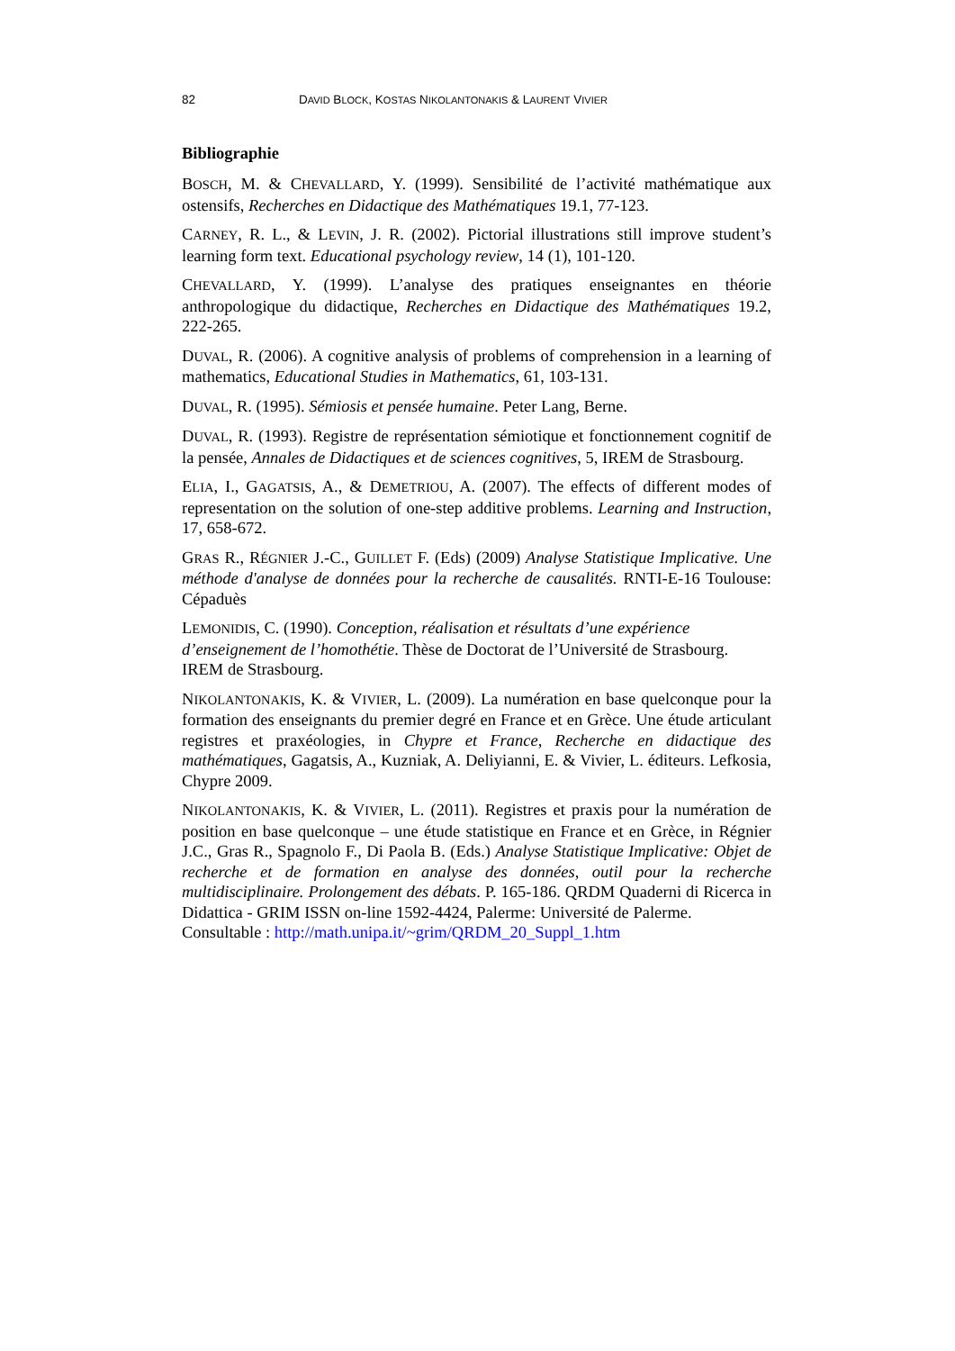82 DAVID BLOCK, KOSTAS NIKOLANTONAKIS & LAURENT VIVIER
Bibliographie
BOSCH, M. & CHEVALLARD, Y. (1999). Sensibilité de l’activité mathématique aux ostensifs, Recherches en Didactique des Mathématiques 19.1, 77-123.
CARNEY, R. L., & LEVIN, J. R. (2002). Pictorial illustrations still improve student’s learning form text. Educational psychology review, 14 (1), 101-120.
CHEVALLARD, Y. (1999). L’analyse des pratiques enseignantes en théorie anthropologique du didactique, Recherches en Didactique des Mathématiques 19.2, 222-265.
DUVAL, R. (2006). A cognitive analysis of problems of comprehension in a learning of mathematics, Educational Studies in Mathematics, 61, 103-131.
DUVAL, R. (1995). Sémiosis et pensée humaine. Peter Lang, Berne.
DUVAL, R. (1993). Registre de représentation sémiotique et fonctionnement cognitif de la pensée, Annales de Didactiques et de sciences cognitives, 5, IREM de Strasbourg.
ELIA, I., GAGATSIS, A., & DEMETRIOU, A. (2007). The effects of different modes of representation on the solution of one-step additive problems. Learning and Instruction, 17, 658-672.
GRAS R., RÉGNIER J.-C., GUILLET F. (Eds) (2009) Analyse Statistique Implicative. Une méthode d'analyse de données pour la recherche de causalités. RNTI-E-16 Toulouse: Cépaduès
LEMONIDIS, C. (1990). Conception, réalisation et résultats d’une expérience d’enseignement de l’homothétie. Thèse de Doctorat de l’Université de Strasbourg. IREM de Strasbourg.
NIKOLANTONAKIS, K. & VIVIER, L. (2009). La numération en base quelconque pour la formation des enseignants du premier degré en France et en Grèce. Une étude articulant registres et praxéologies, in Chypre et France, Recherche en didactique des mathématiques, Gagatsis, A., Kuzniak, A. Deliyianni, E. & Vivier, L. éditeurs. Lefkosia, Chypre 2009.
NIKOLANTONAKIS, K. & VIVIER, L. (2011). Registres et praxis pour la numération de position en base quelconque – une étude statistique en France et en Grèce, in Régnier J.C., Gras R., Spagnolo F., Di Paola B. (Eds.) Analyse Statistique Implicative: Objet de recherche et de formation en analyse des données, outil pour la recherche multidisciplinaire. Prolongement des débats. P. 165-186. QRDM Quaderni di Ricerca in Didattica - GRIM ISSN on-line 1592-4424, Palerme: Université de Palerme.
Consultable : http://math.unipa.it/~grim/QRDM_20_Suppl_1.htm